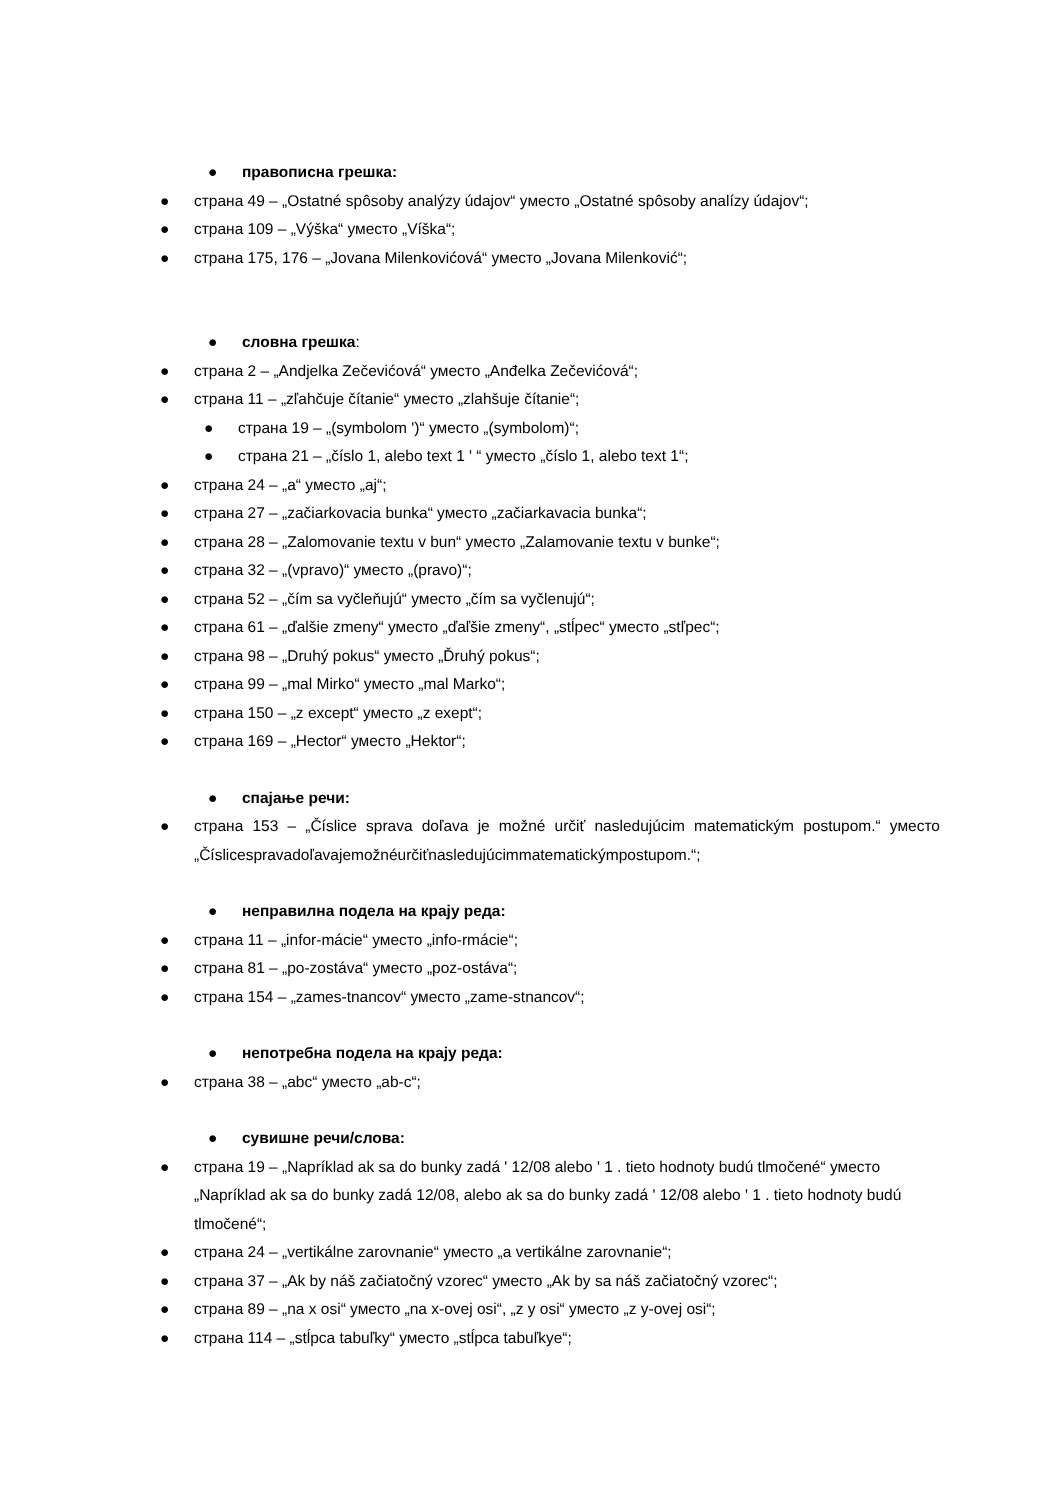● правописна грешка:
● страна 49 – „Ostatné spôsoby analýzy údajov“ уместо „Ostatné spôsoby analízy údajov“;
● страна 109 – „Výška“ уместо „Víška“;
● страна 175, 176 – „Jovana Milenkovićová“ уместо „Jovana Milenković“;
● словна грешка:
● страна 2 – „Andjelka Zečevićová“ уместо „Anđelka Zečevićová“;
● страна 11 – „zľahčuje čítanie“ уместо „zlahšuje čítanie“;
● страна 19 – „(symbolom ')“ уместо „(symbolom)“;
● страна 21 – „číslo 1, alebo text 1 ' “ уместо „číslo 1, alebo text 1“;
● страна 24 – „a“ уместо „aj“;
● страна 27 – „začiarkovacia bunka“ уместо „začiarkavacia bunka“;
● страна 28 – „Zalomovanie textu v bun“ уместо „Zalamovanie textu v bunke“;
● страна 32 – „(vpravo)“ уместо „(pravo)“;
● страна 52 – „čím sa vyčleňujú“ уместо „čím sa vyčlenujú“;
● страна 61 – „ďalšie zmeny“ уместо „ďaľšie zmeny“, „stĺpec“ уместо „stľpec“;
● страна 98 – „Druhý pokus“ уместо „Ďruhý pokus“;
● страна 99 – „mal Mirko“ уместо „mal Marko“;
● страна 150 – „z except“ уместо „z exept“;
● страна 169 – „Hector“ уместо „Hektor“;
● спајање речи:
● страна 153 – „Číslice sprava doľava je možné určiť nasledujúcim matematickým postupom.“ уместо „Číslicespravadoľavajemožnéurčiťnasledujúcimmatematickýmpostupom.“;
● неправилна подела на крају реда:
● страна 11 – „infor-mácie“ уместо „info-rmácie“;
● страна 81 – „po-zostáva“ уместо „poz-ostáva“;
● страна 154 – „zames-tnancov“ уместо „zame-stnancov“;
● непотребна подела на крају реда:
● страна 38 – „abc“ уместо „ab-c“;
● сувишне речи/слова:
● страна 19 – „Napríklad ak sa do bunky zadá ' 12/08 alebo ' 1 . tieto hodnoty budú tlmočené“ уместо „Napríklad ak sa do bunky zadá 12/08, alebo ak sa do bunky zadá ' 12/08 alebo ' 1 . tieto hodnoty budú tlmočené“;
● страна 24 – „vertikálne zarovnanie“ уместо „a vertikálne zarovnanie“;
● страна 37 – „Ak by náš začiatočný vzorec“ уместо „Ak by sa náš začiatočný vzorec“;
● страна 89 – „na x osi“ уместо „na x-ovej osi“, „z y osi“ уместо „z y-ovej osi“;
● страна 114 – „stĺpca tabuľky“ уместо „stĺpca tabuľkye“;